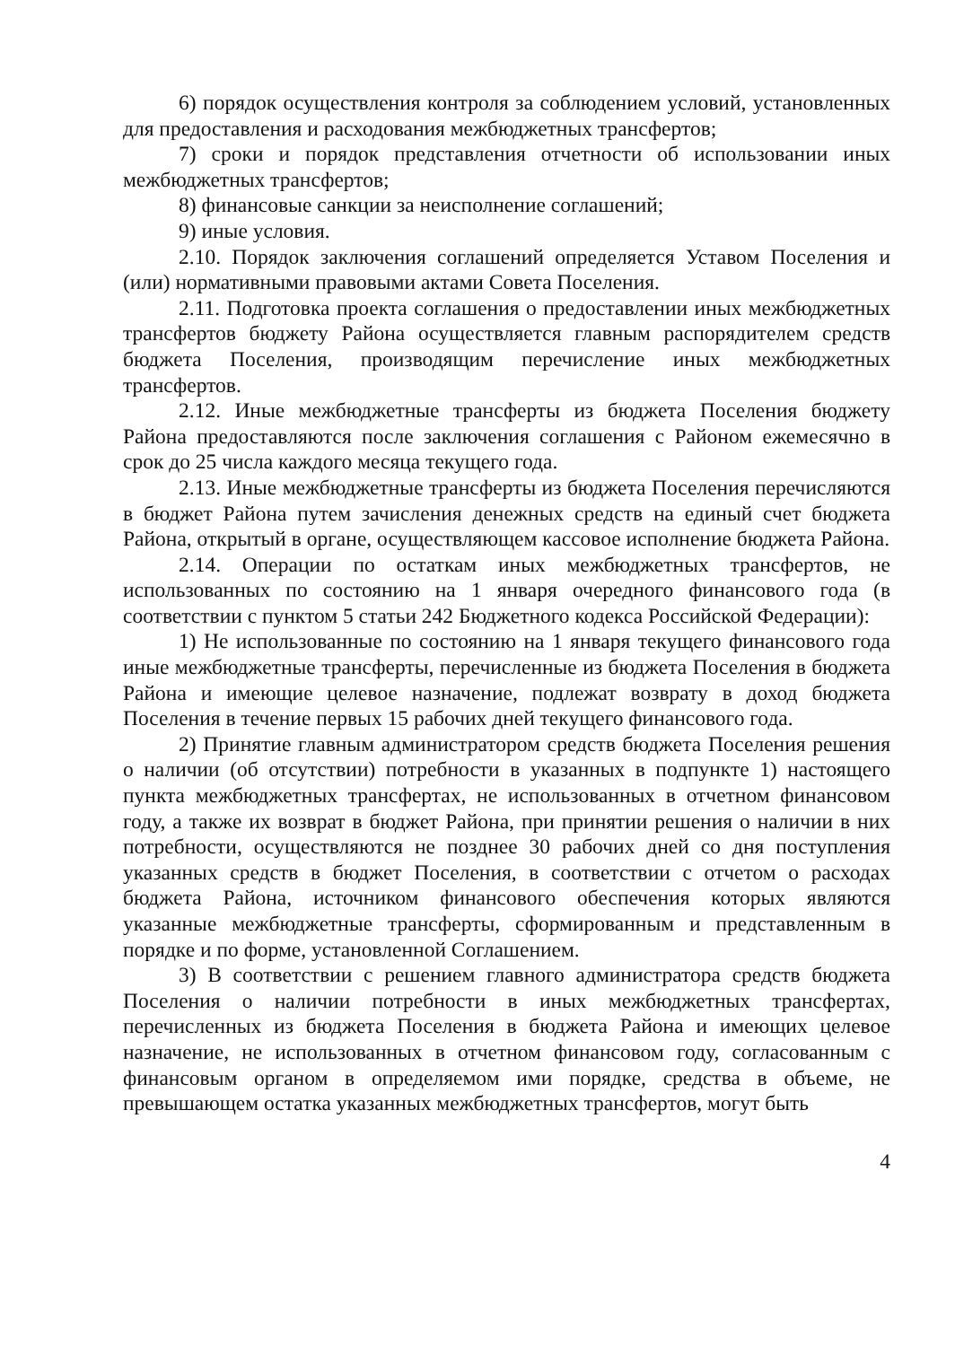6) порядок осуществления контроля за соблюдением условий, установленных для предоставления и расходования межбюджетных трансфертов;
7) сроки и порядок представления отчетности об использовании иных межбюджетных трансфертов;
8) финансовые санкции за неисполнение соглашений;
9) иные условия.
2.10. Порядок заключения соглашений определяется Уставом Поселения и (или) нормативными правовыми актами Совета Поселения.
2.11. Подготовка проекта соглашения о предоставлении иных межбюджетных трансфертов бюджету Района осуществляется главным распорядителем средств бюджета Поселения, производящим перечисление иных межбюджетных трансфертов.
2.12. Иные межбюджетные трансферты из бюджета Поселения бюджету Района предоставляются после заключения соглашения с Районом ежемесячно в срок до 25 числа каждого месяца текущего года.
2.13. Иные межбюджетные трансферты из бюджета Поселения перечисляются в бюджет Района путем зачисления денежных средств на единый счет бюджета Района, открытый в органе, осуществляющем кассовое исполнение бюджета Района.
2.14. Операции по остаткам иных межбюджетных трансфертов, не использованных по состоянию на 1 января очередного финансового года (в соответствии с пунктом 5 статьи 242 Бюджетного кодекса Российской Федерации):
1) Не использованные по состоянию на 1 января текущего финансового года иные межбюджетные трансферты, перечисленные из бюджета Поселения в бюджета Района и имеющие целевое назначение, подлежат возврату в доход бюджета Поселения в течение первых 15 рабочих дней текущего финансового года.
2) Принятие главным администратором средств бюджета Поселения решения о наличии (об отсутствии) потребности в указанных в подпункте 1) настоящего пункта межбюджетных трансфертах, не использованных в отчетном финансовом году, а также их возврат в бюджет Района, при принятии решения о наличии в них потребности, осуществляются не позднее 30 рабочих дней со дня поступления указанных средств в бюджет Поселения, в соответствии с отчетом о расходах бюджета Района, источником финансового обеспечения которых являются указанные межбюджетные трансферты, сформированным и представленным в порядке и по форме, установленной Соглашением.
3) В соответствии с решением главного администратора средств бюджета Поселения о наличии потребности в иных межбюджетных трансфертах, перечисленных из бюджета Поселения в бюджета Района и имеющих целевое назначение, не использованных в отчетном финансовом году, согласованным с финансовым органом в определяемом ими порядке, средства в объеме, не превышающем остатка указанных межбюджетных трансфертов, могут быть
4